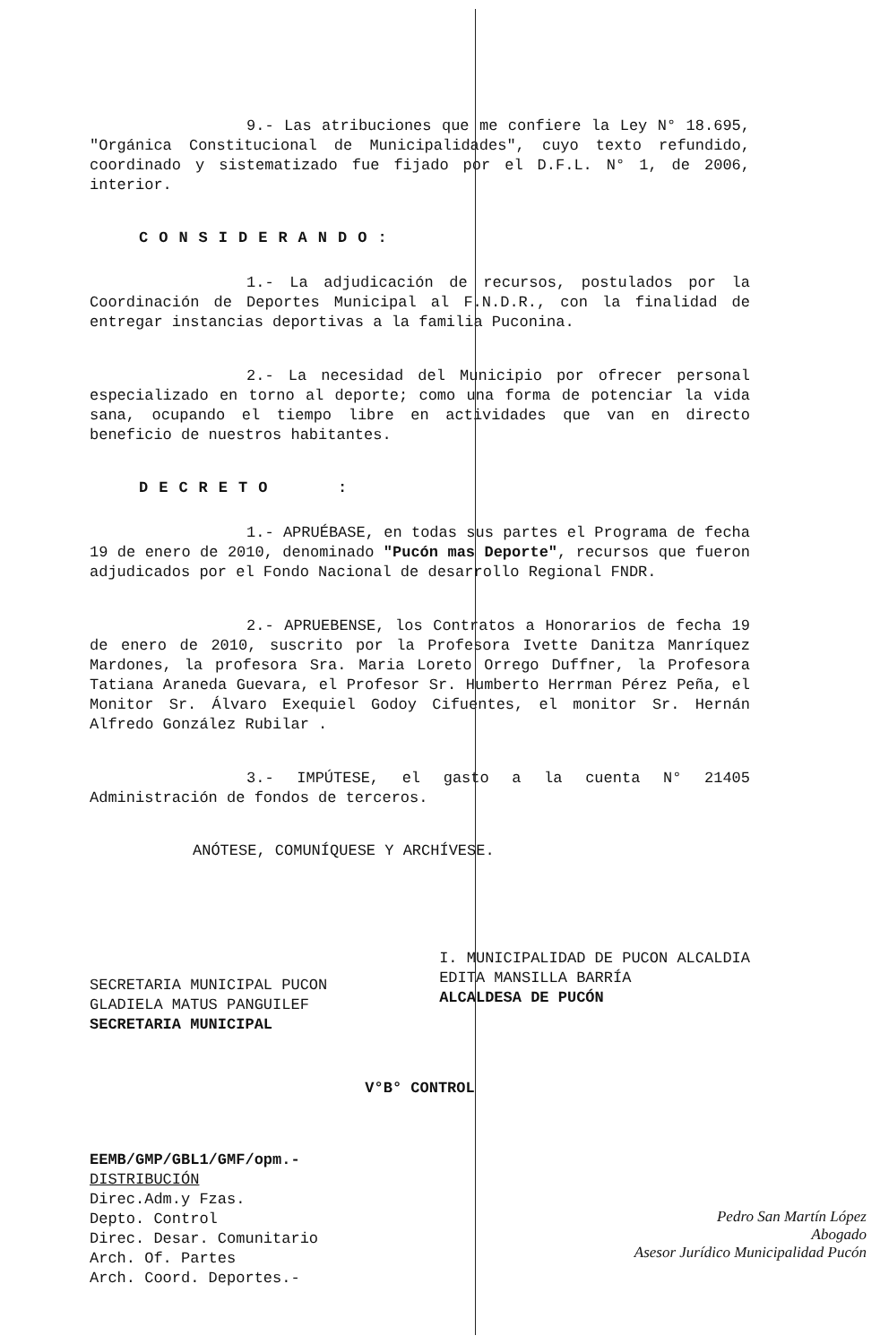9.- Las atribuciones que me confiere la Ley N° 18.695, "Orgánica Constitucional de Municipalidades", cuyo texto refundido, coordinado y sistematizado fue fijado por el D.F.L. N° 1, de 2006, interior.
CONSIDERANDO:
1.- La adjudicación de recursos, postulados por la Coordinación de Deportes Municipal al F.N.D.R., con la finalidad de entregar instancias deportivas a la familia Puconina.
2.- La necesidad del Municipio por ofrecer personal especializado en torno al deporte; como una forma de potenciar la vida sana, ocupando el tiempo libre en actividades que van en directo beneficio de nuestros habitantes.
DECRETO :
1.- APRUÉBASE, en todas sus partes el Programa de fecha 19 de enero de 2010, denominado "Pucón mas Deporte", recursos que fueron adjudicados por el Fondo Nacional de desarrollo Regional FNDR.
2.- APRUEBENSE, los Contratos a Honorarios de fecha 19 de enero de 2010, suscrito por la Profesora Ivette Danitza Manríquez Mardones, la profesora Sra. Maria Loreto Orrego Duffner, la Profesora Tatiana Araneda Guevara, el Profesor Sr. Humberto Herrman Pérez Peña, el Monitor Sr. Álvaro Exequiel Godoy Cifuentes, el monitor Sr. Hernán Alfredo González Rubilar .
3.- IMPÚTESE, el gasto a la cuenta N° 21405 Administración de fondos de terceros.
ANÓTESE, COMUNÍQUESE Y ARCHÍVESE.
SECRETARIA MUNICIPAL PUCON
GLADIELA MATUS PANGUILEF
SECRETARIA MUNICIPAL
I. MUNICIPALIDAD DE PUCON ALCALDIA
EDITA MANSILLA BARRÍA
ALCALDESA DE PUCÓN
V°B° CONTROL
EEMB/GMP/GBL1/GMF/opm.-
DISTRIBUCIÓN
Direc.Adm.y Fzas.
Depto. Control
Direc. Desar. Comunitario
Arch. Of. Partes
Arch. Coord. Deportes.-
Pedro San Martín López
Abogado
Asesor Jurídico Municipalidad Pucón